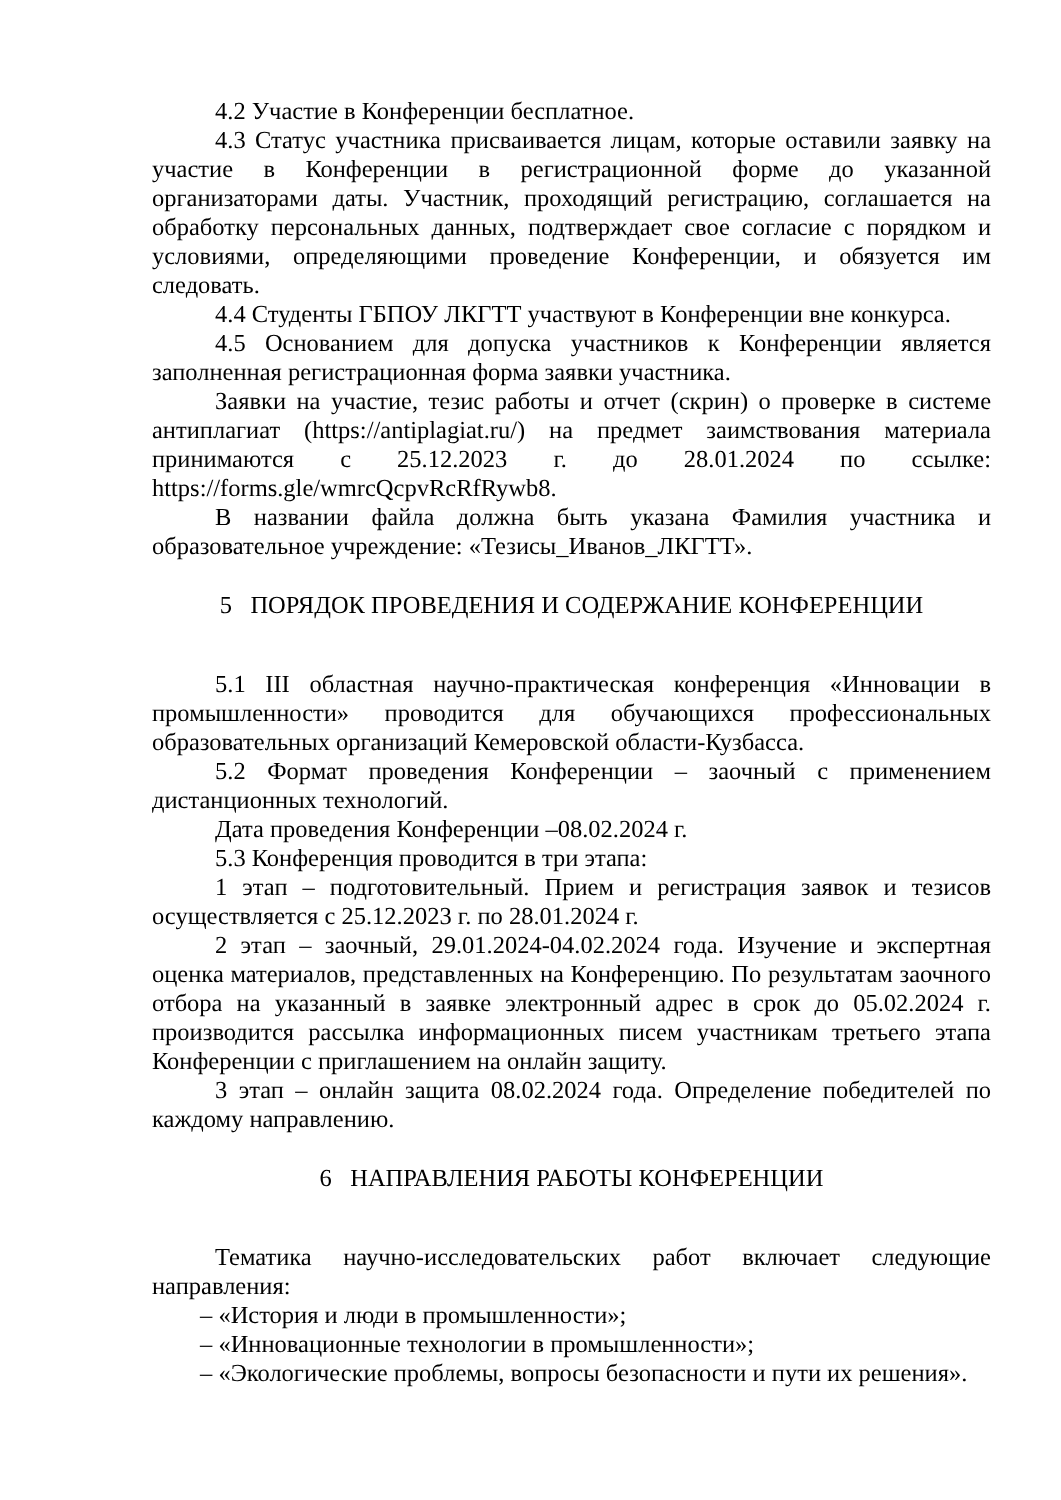4.2 Участие в Конференции бесплатное.
4.3 Статус участника присваивается лицам, которые оставили заявку на участие в Конференции в регистрационной форме до указанной организаторами даты. Участник, проходящий регистрацию, соглашается на обработку персональных данных, подтверждает свое согласие с порядком и условиями, определяющими проведение Конференции, и обязуется им следовать.
4.4 Студенты ГБПОУ ЛКГТТ участвуют в Конференции вне конкурса.
4.5 Основанием для допуска участников к Конференции является заполненная регистрационная форма заявки участника.
Заявки на участие, тезис работы и отчет (скрин) о проверке в системе антиплагиат (https://antiplagiat.ru/) на предмет заимствования материала принимаются с 25.12.2023 г. до 28.01.2024 по ссылке: https://forms.gle/wmrcQcpvRcRfRywb8.
В названии файла должна быть указана Фамилия участника и образовательное учреждение: «Тезисы_Иванов_ЛКГТТ».
5 ПОРЯДОК ПРОВЕДЕНИЯ И СОДЕРЖАНИЕ КОНФЕРЕНЦИИ
5.1 III областная научно-практическая конференция «Инновации в промышленности» проводится для обучающихся профессиональных образовательных организаций Кемеровской области-Кузбасса.
5.2 Формат проведения Конференции – заочный с применением дистанционных технологий.
Дата проведения Конференции –08.02.2024 г.
5.3 Конференция проводится в три этапа:
1 этап – подготовительный. Прием и регистрация заявок и тезисов осуществляется с 25.12.2023 г. по 28.01.2024 г.
2 этап – заочный, 29.01.2024-04.02.2024 года. Изучение и экспертная оценка материалов, представленных на Конференцию. По результатам заочного отбора на указанный в заявке электронный адрес в срок до 05.02.2024 г. производится рассылка информационных писем участникам третьего этапа Конференции с приглашением на онлайн защиту.
3 этап – онлайн защита 08.02.2024 года. Определение победителей по каждому направлению.
6 НАПРАВЛЕНИЯ РАБОТЫ КОНФЕРЕНЦИИ
Тематика научно-исследовательских работ включает следующие направления:
– «История и люди в промышленности»;
– «Инновационные технологии в промышленности»;
– «Экологические проблемы, вопросы безопасности и пути их решения».